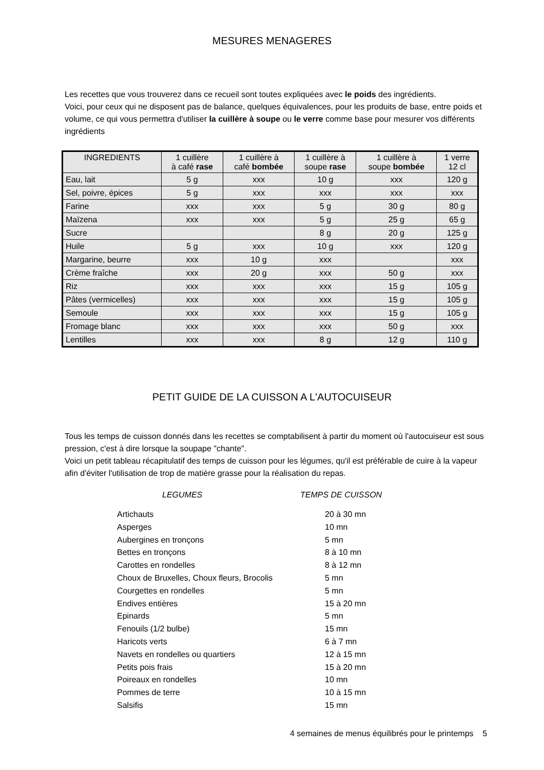MESURES MENAGERES
Les recettes que vous trouverez dans ce recueil sont toutes expliquées avec le poids des ingrédients.
Voici, pour ceux qui ne disposent pas de balance, quelques équivalences, pour les produits de base, entre poids et volume, ce qui vous permettra d'utiliser la cuillère à soupe ou le verre comme base pour mesurer vos différents ingrédients
| INGREDIENTS | 1 cuillère à café rase | 1 cuillère à café bombée | 1 cuillère à soupe rase | 1 cuillère à soupe bombée | 1 verre 12 cl |
| Eau, lait | 5 g | xxx | 10 g | xxx | 120 g |
| Sel, poivre, épices | 5 g | xxx | xxx | xxx | xxx |
| Farine | xxx | xxx | 5 g | 30 g | 80 g |
| Maïzena | xxx | xxx | 5 g | 25 g | 65 g |
| Sucre | | | 8 g | 20 g | 125 g |
| Huile | 5 g | xxx | 10 g | xxx | 120 g |
| Margarine, beurre | xxx | 10 g | xxx | | xxx |
| Crème fraîche | xxx | 20 g | xxx | 50 g | xxx |
| Riz | xxx | xxx | xxx | 15 g | 105 g |
| Pâtes (vermicelles) | xxx | xxx | xxx | 15 g | 105 g |
| Semoule | xxx | xxx | xxx | 15 g | 105 g |
| Fromage blanc | xxx | xxx | xxx | 50 g | xxx |
| Lentilles | xxx | xxx | 8 g | 12 g | 110 g |
PETIT GUIDE DE LA CUISSON A L'AUTOCUISEUR
Tous les temps de cuisson donnés dans les recettes se comptabilisent à partir du moment où l'autocuiseur est sous pression, c'est à dire lorsque la soupape "chante".
Voici un petit tableau récapitulatif des temps de cuisson pour les légumes, qu'il est préférable de cuire à la vapeur afin d'éviter l'utilisation de trop de matière grasse pour la réalisation du repas.
LEGUMES TEMPS DE CUISSON
| Artichauts | 20 à 30 mn |
| Asperges | 10 mn |
| Aubergines en tronçons | 5 mn |
| Bettes en tronçons | 8 à 10 mn |
| Carottes en rondelles | 8 à 12 mn |
| Choux de Bruxelles, Choux fleurs, Brocolis | 5 mn |
| Courgettes en rondelles | 5 mn |
| Endives entières | 15 à 20 mn |
| Epinards | 5 mn |
| Fenouils (1/2 bulbe) | 15 mn |
| Haricots verts | 6 à 7 mn |
| Navets en rondelles ou quartiers | 12 à 15 mn |
| Petits pois frais | 15 à 20 mn |
| Poireaux en rondelles | 10 mn |
| Pommes de terre | 10 à 15 mn |
| Salsifis | 15 mn |
4 semaines de menus équilibrés pour le printemps 5